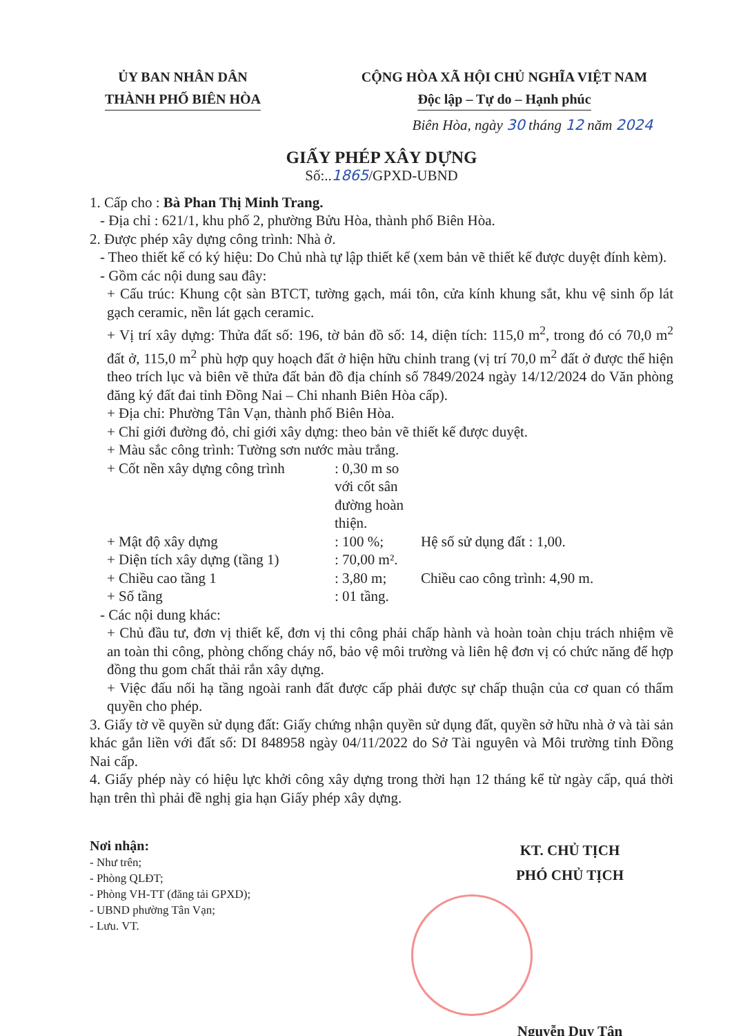ỦY BAN NHÂN DÂN
THÀNH PHỐ BIÊN HÒA
CỘNG HÒA XÃ HỘI CHỦ NGHĨA VIỆT NAM
Độc lập – Tự do – Hạnh phúc
Biên Hòa, ngày 30 tháng 12 năm 2024
GIẤY PHÉP XÂY DỰNG
Số:..1865/GPXD-UBND
1. Cấp cho : Bà Phan Thị Minh Trang.
- Địa chỉ : 621/1, khu phố 2, phường Bửu Hòa, thành phố Biên Hòa.
2. Được phép xây dựng công trình: Nhà ở.
- Theo thiết kế có ký hiệu: Do Chủ nhà tự lập thiết kế (xem bản vẽ thiết kế được duyệt đính kèm).
- Gồm các nội dung sau đây:
+ Cấu trúc: Khung cột sàn BTCT, tường gạch, mái tôn, cửa kính khung sắt, khu vệ sinh ốp lát gạch ceramic, nền lát gạch ceramic.
+ Vị trí xây dựng: Thửa đất số: 196, tờ bản đồ số: 14, diện tích: 115,0 m<sup>2</sup>, trong đó có 70,0 m<sup>2</sup> đất ở, 115,0 m<sup>2</sup> phù hợp quy hoạch đất ở hiện hữu chỉnh trang (vị trí 70,0 m<sup>2</sup> đất ở được thể hiện theo trích lục và biên vẽ thửa đất bản đồ địa chính số 7849/2024 ngày 14/12/2024 do Văn phòng đăng ký đất đai tỉnh Đồng Nai – Chi nhanh Biên Hòa cấp).
+ Địa chỉ: Phường Tân Vạn, thành phố Biên Hòa.
+ Chỉ giới đường đỏ, chỉ giới xây dựng: theo bản vẽ thiết kế được duyệt.
+ Màu sắc công trình: Tường sơn nước màu trắng.
+ Cốt nền xây dựng công trình: 0,30 m so với cốt sân đường hoàn thiện.
+ Mật độ xây dựng: 100 %; Hệ số sử dụng đất : 1,00.
+ Diện tích xây dựng (tầng 1): 70,00 m².
+ Chiều cao tầng 1: 3,80 m; Chiều cao công trình: 4,90 m.
+ Số tầng: 01 tầng.
- Các nội dung khác:
+ Chủ đầu tư, đơn vị thiết kế, đơn vị thi công phải chấp hành và hoàn toàn chịu trách nhiệm về an toàn thi công, phòng chống cháy nổ, bảo vệ môi trường và liên hệ đơn vị có chức năng để hợp đồng thu gom chất thải rắn xây dựng.
+ Việc đấu nối hạ tầng ngoài ranh đất được cấp phải được sự chấp thuận của cơ quan có thẩm quyền cho phép.
3. Giấy tờ về quyền sử dụng đất: Giấy chứng nhận quyền sử dụng đất, quyền sở hữu nhà ở và tài sản khác gắn liền với đất số: DI 848958 ngày 04/11/2022 do Sở Tài nguyên và Môi trường tỉnh Đồng Nai cấp.
4. Giấy phép này có hiệu lực khởi công xây dựng trong thời hạn 12 tháng kể từ ngày cấp, quá thời hạn trên thì phải đề nghị gia hạn Giấy phép xây dựng.
Nơi nhận:
- Như trên;
- Phòng QLĐT;
- Phòng VH-TT (đăng tải GPXD);
- UBND phường Tân Vạn;
- Lưu. VT.
KT. CHỦ TỊCH
PHÓ CHỦ TỊCH
Nguyễn Duy Tân